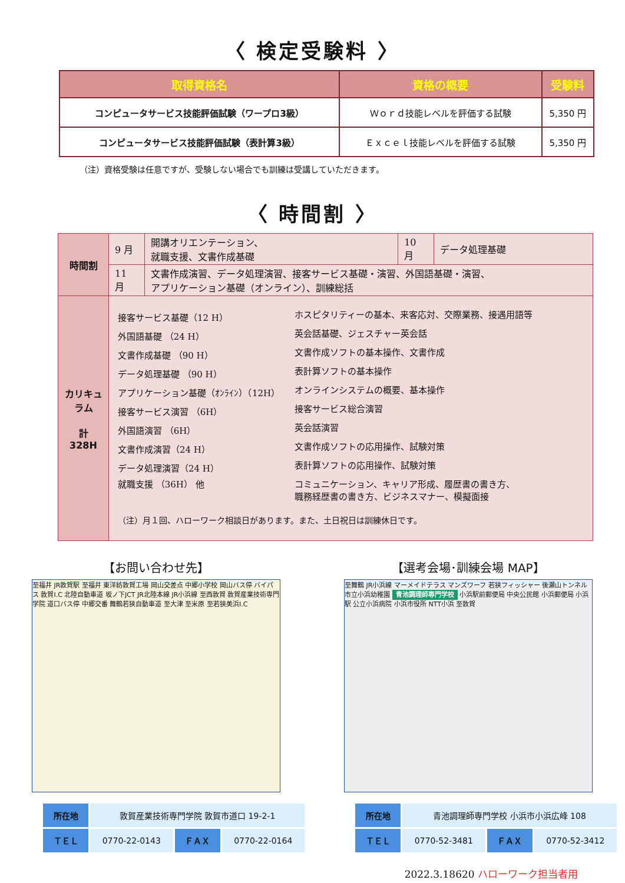〈 検定受験料 〉
| 取得資格名 | 資格の概要 | 受験料 |
| --- | --- | --- |
| コンピュータサービス技能評価試験（ワープロ3級） | Ｗｏｒｄ技能レベルを評価する試験 | 5,350 円 |
| コンピュータサービス技能評価試験（表計算3級） | Ｅｘｃｅｌ技能レベルを評価する試験 | 5,350 円 |
（注）資格受験は任意ですが、受験しない場合でも訓練は受講していただきます。
〈 時間割 〉
| 時間割 | 9 月 | 開講オリエンテーション、 就職支援、文書作成基礎 | 10 月 | データ処理基礎 |
| | 11 月 | 文書作成演習、データ処理演習、接客サービス基礎・演習、外国語基礎・演習、 アプリケーション基礎（オンライン）、訓練総括 | | |
| カリキュラム 計 328H | 接客サービス基礎（12 H） ホスピタリティーの基本、来客応対、交際業務、接遇用語等 外国語基礎 （24 H） 英会話基礎、ジェスチャー英会話 文書作成基礎 （90 H） 文書作成ソフトの基本操作、文書作成 データ処理基礎 （90 H） 表計算ソフトの基本操作 アプリケーション基礎（ｵﾝﾗｲﾝ）（12H） オンラインシステムの概要、基本操作 接客サービス演習 （6H） 接客サービス総合演習 外国語演習 （6H） 英会話演習 文書作成演習（24 H） 文書作成ソフトの応用操作、試験対策 データ処理演習（24 H） 表計算ソフトの応用操作、試験対策 就職支援 （36H） 他 コミュニケーション、キャリア形成、履歴書の書き方、 職務経歴書の書き方、ビジネスマナー、模擬面接 （注）月１回、ハローワーク相談日があります。また、土日祝日は訓練休日です。 | | | |
【お問い合わせ先】
至福井 JR敦賀駅 至福井 東洋紡敦賀工場 岡山交差点 中郷小学校 岡山バス停 バイパス 敦賀I.C 北陸自動車道 坂ノ下JCT JR北陸本線 JR小浜線 至西敦賀 敦賀産業技術専門学院 道口バス停 中郷交番 舞鶴若狭自動車道 至大津 至米原 至若狭美浜I.C
| 所在地 | 敦賀産業技術専門学院 敦賀市道口 19-2-1 | | |
| ＴＥＬ | 0770-22-0143 | ＦＡＸ | 0770-22-0164 |
【選考会場･訓練会場 MAP】
至舞鶴 JR小浜線 マーメイドテラス マンズワーフ 若狭フィッシャー 後瀬山トンネル 市立小浜幼稚園 青池調理師専門学校 小浜駅前郵便局 中央公民館 小浜郵便局 小浜駅 公立小浜病院 小浜市役所 NTT小浜 至敦賀
| 所在地 | 青池調理師専門学校 小浜市小浜広峰 108 | | |
| ＴＥＬ | 0770-52-3481 | ＦＡＸ | 0770-52-3412 |
2022.3.18620 ハローワーク担当者用